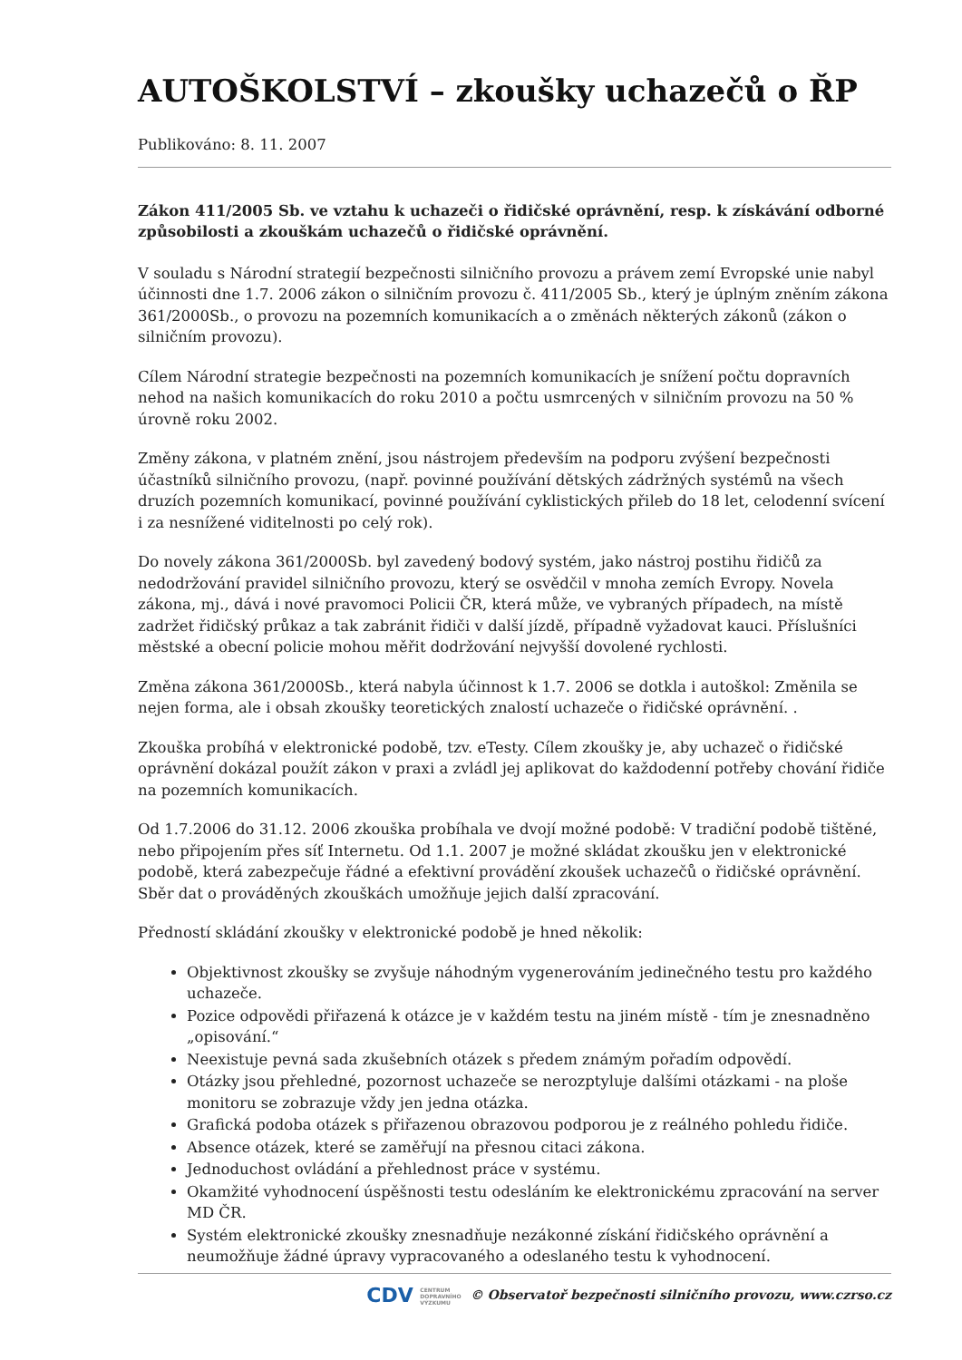AUTOŠKOLSTVÍ – zkoušky uchazečů o ŘP
Publikováno: 8. 11. 2007
Zákon 411/2005 Sb. ve vztahu k uchazeči o řidičské oprávnění, resp. k získávání odborné způsobilosti a zkouškám uchazečů o řidičské oprávnění.
V souladu s Národní strategií bezpečnosti silničního provozu a právem zemí Evropské unie nabyl účinnosti dne 1.7. 2006 zákon o silničním provozu č. 411/2005 Sb., který je úplným zněním zákona 361/2000Sb., o provozu na pozemních komunikacích a o změnách některých zákonů (zákon o silničním provozu).
Cílem Národní strategie bezpečnosti na pozemních komunikacích je snížení počtu dopravních nehod na našich komunikacích do roku 2010 a počtu usmrcených v silničním provozu na 50 % úrovně roku 2002.
Změny zákona, v platném znění, jsou nástrojem především na podporu zvýšení bezpečnosti účastníků silničního provozu, (např. povinné používání dětských zádržných systémů na všech druzích pozemních komunikací, povinné používání cyklistických přileb do 18 let, celodenní svícení i za nesnížené viditelnosti po celý rok).
Do novely zákona 361/2000Sb. byl zavedený bodový systém, jako nástroj postihu řidičů za nedodržování pravidel silničního provozu, který se osvědčil v mnoha zemích Evropy. Novela zákona, mj., dává i nové pravomoci Policii ČR, která může, ve vybraných případech, na místě zadržet řidičský průkaz a tak zabránit řidiči v další jízdě, případně vyžadovat kauci. Příslušníci městské a obecní policie mohou měřit dodržování nejvyšší dovolené rychlosti.
Změna zákona 361/2000Sb., která nabyla účinnost k 1.7. 2006 se dotkla i autoškol: Změnila se nejen forma, ale i obsah zkoušky teoretických znalostí uchazeče o řidičské oprávnění. .
Zkouška probíhá v elektronické podobě, tzv. eTesty. Cílem zkoušky je, aby uchazeč o řidičské oprávnění dokázal použít zákon v praxi a zvládl jej aplikovat do každodenní potřeby chování řidiče na pozemních komunikacích.
Od 1.7.2006 do 31.12. 2006 zkouška probíhala ve dvojí možné podobě: V tradiční podobě tištěné, nebo připojením přes síť Internetu. Od 1.1. 2007 je možné skládat zkoušku jen v elektronické podobě, která zabezpečuje řádné a efektivní provádění zkoušek uchazečů o řidičské oprávnění. Sběr dat o prováděných zkouškách umožňuje jejich další zpracování.
Předností skládání zkoušky v elektronické podobě je hned několik:
Objektivnost zkoušky se zvyšuje náhodným vygenerováním jedinečného testu pro každého uchazeče.
Pozice odpovědi přiřazená k otázce je v každém testu na jiném místě - tím je znesnadněno „opisování.“
Neexistuje pevná sada zkušebních otázek s předem známým pořadím odpovědí.
Otázky jsou přehledné, pozornost uchazeče se nerozptyluje dalšími otázkami - na ploše monitoru se zobrazuje vždy jen jedna otázka.
Grafická podoba otázek s přiřazenou obrazovou podporou je z reálného pohledu řidiče.
Absence otázek, které se zaměřují na přesnou citaci zákona.
Jednoduchost ovládání a přehlednost práce v systému.
Okamžité vyhodnocení úspěšnosti testu odesláním ke elektronickému zpracování na server MD ČR.
Systém elektronické zkoušky znesnadňuje nezákonné získání řidičského oprávnění a neumožňuje žádné úpravy vypracovaného a odeslaného testu k vyhodnocení.
CDV CENTRUM
DOPRAVNÍHO
VÝZKUMU © Observatoř bezpečnosti silničního provozu, www.czrso.cz